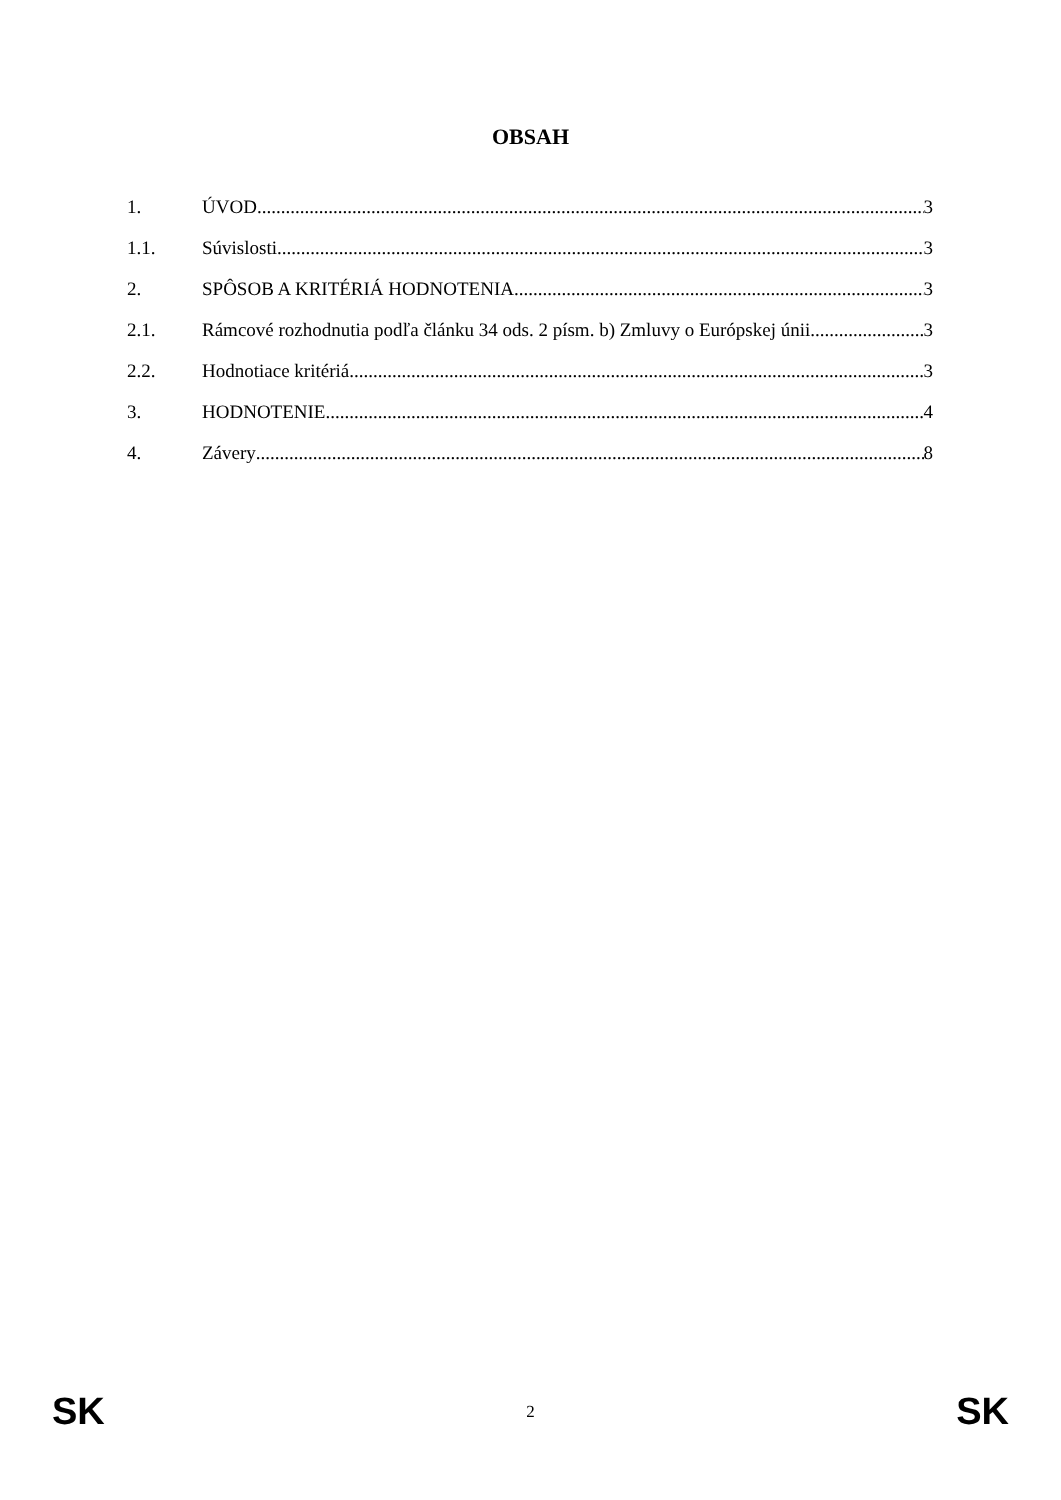OBSAH
1. ÚVOD 3
1.1. Súvislosti 3
2. SPÔSOB A KRITÉRIÁ HODNOTENIA 3
2.1. Rámcové rozhodnutia podľa článku 34 ods. 2 písm. b) Zmluvy o Európskej únii 3
2.2. Hodnotiace kritériá 3
3. HODNOTENIE 4
4. Závery 8
SK 2 SK